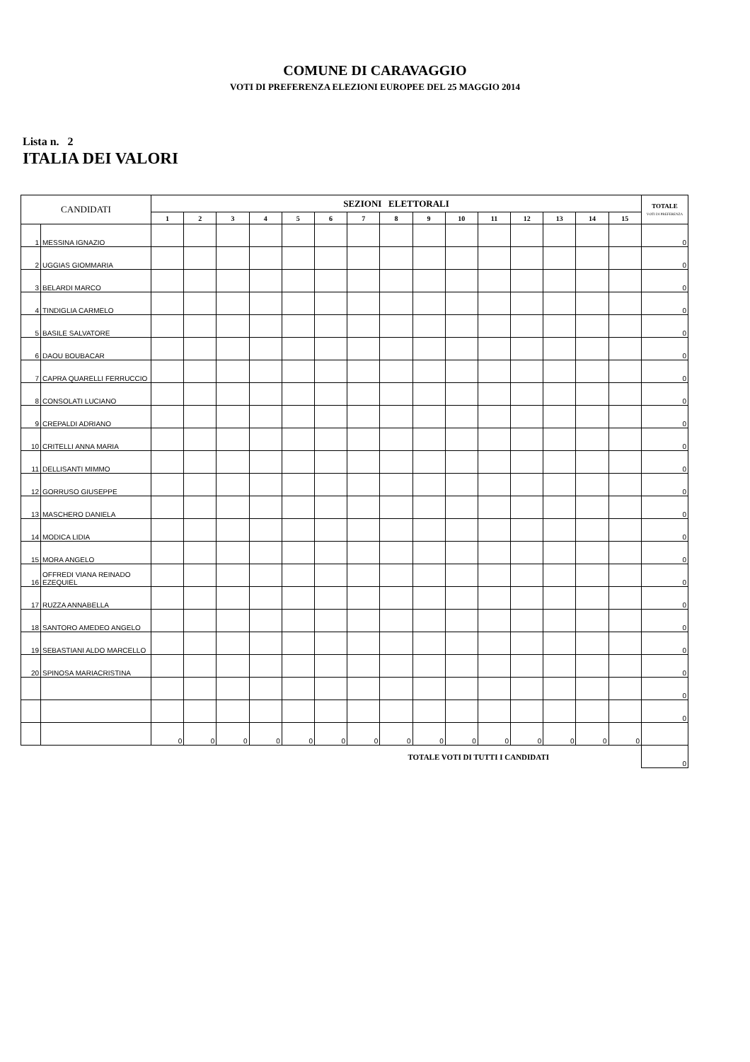COMUNE DI CARAVAGGIO
VOTI DI PREFERENZA ELEZIONI EUROPEE DEL 25 MAGGIO 2014
Lista n. 2
ITALIA DEI VALORI
| CANDIDATI | | SEZIONI ELETTORALI | | | | | | | | | | | | | | | TOTALE VOTI DI PREFERENZA |
| --- | --- | --- | --- | --- | --- | --- | --- | --- | --- | --- | --- | --- | --- | --- | --- | --- | --- |
| | | 1 | 2 | 3 | 4 | 5 | 6 | 7 | 8 | 9 | 10 | 11 | 12 | 13 | 14 | 15 | |
| 1 | MESSINA IGNAZIO | | | | | | | | | | | | | | | | 0 |
| 2 | UGGIAS GIOMMARIA | | | | | | | | | | | | | | | | 0 |
| 3 | BELARDI MARCO | | | | | | | | | | | | | | | | 0 |
| 4 | TINDIGLIA CARMELO | | | | | | | | | | | | | | | | 0 |
| 5 | BASILE SALVATORE | | | | | | | | | | | | | | | | 0 |
| 6 | DAOU BOUBACAR | | | | | | | | | | | | | | | | 0 |
| 7 | CAPRA QUARELLI FERRUCCIO | | | | | | | | | | | | | | | | 0 |
| 8 | CONSOLATI LUCIANO | | | | | | | | | | | | | | | | 0 |
| 9 | CREPALDI ADRIANO | | | | | | | | | | | | | | | | 0 |
| 10 | CRITELLI ANNA MARIA | | | | | | | | | | | | | | | | 0 |
| 11 | DELLISANTI MIMMO | | | | | | | | | | | | | | | | 0 |
| 12 | GORRUSO GIUSEPPE | | | | | | | | | | | | | | | | 0 |
| 13 | MASCHERO DANIELA | | | | | | | | | | | | | | | | 0 |
| 14 | MODICA LIDIA | | | | | | | | | | | | | | | | 0 |
| 15 | MORA ANGELO | | | | | | | | | | | | | | | | 0 |
| 16 | OFFREDI VIANA REINADO EZEQUIEL | | | | | | | | | | | | | | | | 0 |
| 17 | RUZZA ANNABELLA | | | | | | | | | | | | | | | | 0 |
| 18 | SANTORO AMEDEO ANGELO | | | | | | | | | | | | | | | | 0 |
| 19 | SEBASTIANI ALDO MARCELLO | | | | | | | | | | | | | | | | 0 |
| 20 | SPINOSA MARIACRISTINA | | | | | | | | | | | | | | | | 0 |
| | | | | | | | | | | | | | | | | | 0 |
| | | | | | | | | | | | | | | | | | 0 |
| | | 0 | 0 | 0 | 0 | 0 | 0 | 0 | 0 | 0 | 0 | 0 | 0 | 0 | 0 | 0 | |
| TOTALE VOTI DI TUTTI I CANDIDATI | | | | | | | | | | | | | | | | | 0 |